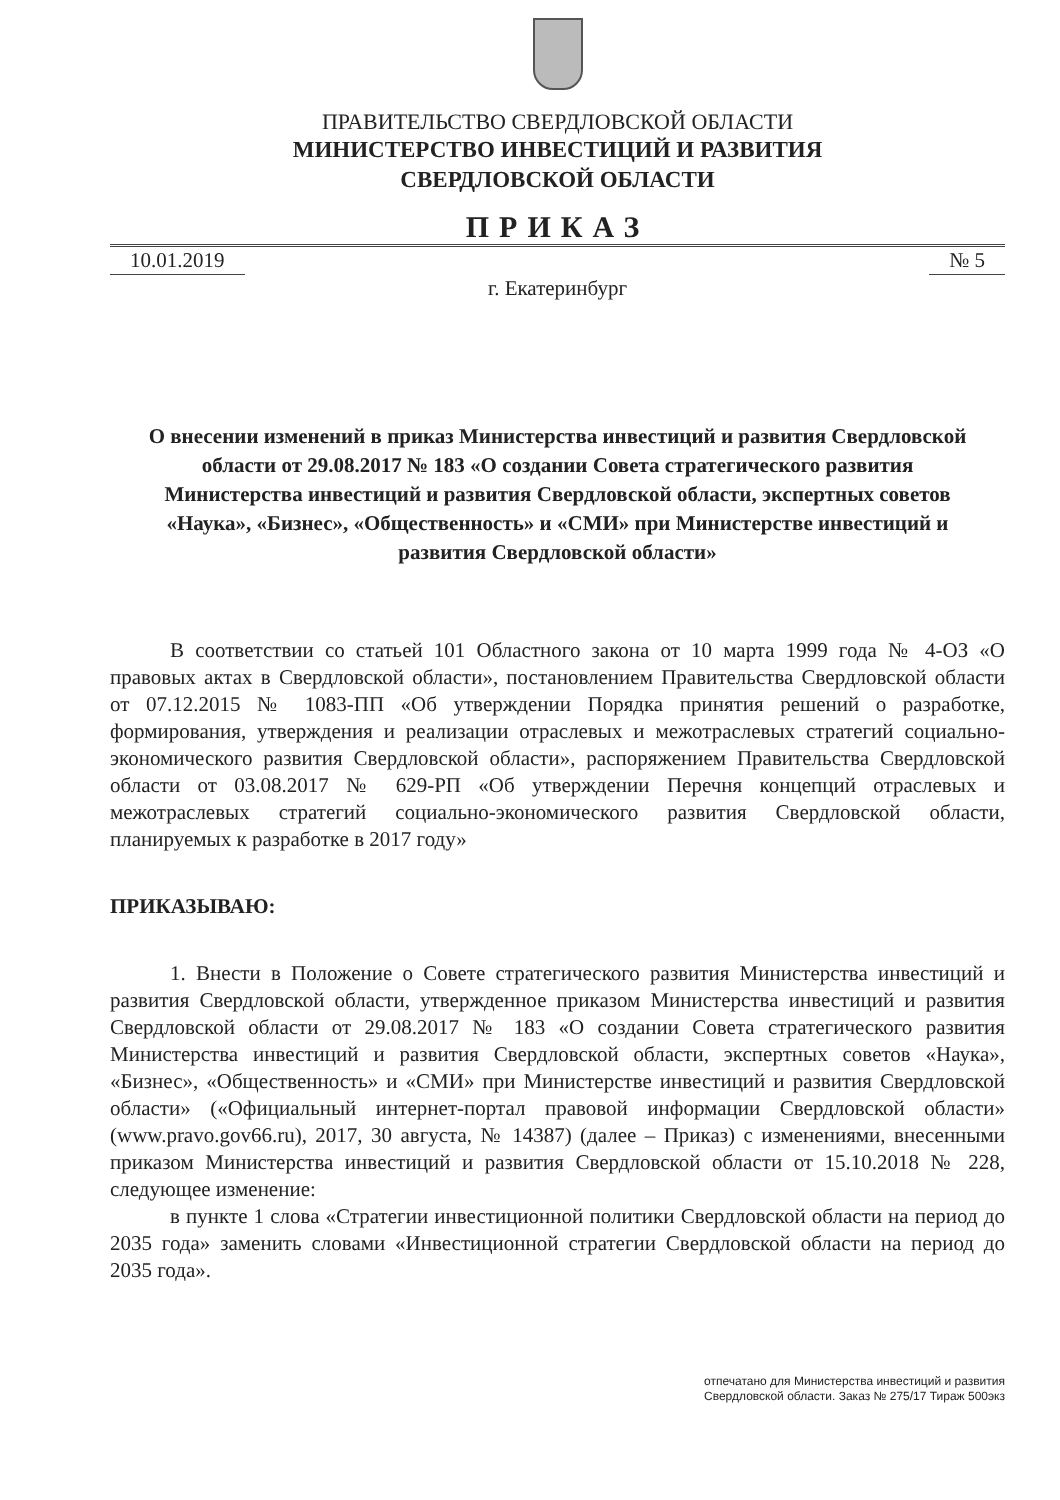ПРАВИТЕЛЬСТВО СВЕРДЛОВСКОЙ ОБЛАСТИ
МИНИСТЕРСТВО ИНВЕСТИЦИЙ И РАЗВИТИЯ
СВЕРДЛОВСКОЙ ОБЛАСТИ
ПРИКАЗ
10.01.2019 № 5
г. Екатеринбург
О внесении изменений в приказ Министерства инвестиций и развития Свердловской области от 29.08.2017 № 183 «О создании Совета стратегического развития Министерства инвестиций и развития Свердловской области, экспертных советов «Наука», «Бизнес», «Общественность» и «СМИ» при Министерстве инвестиций и развития Свердловской области»
В соответствии со статьей 101 Областного закона от 10 марта 1999 года № 4-ОЗ «О правовых актах в Свердловской области», постановлением Правительства Свердловской области от 07.12.2015 № 1083-ПП «Об утверждении Порядка принятия решений о разработке, формирования, утверждения и реализации отраслевых и межотраслевых стратегий социально-экономического развития Свердловской области», распоряжением Правительства Свердловской области от 03.08.2017 № 629-РП «Об утверждении Перечня концепций отраслевых и межотраслевых стратегий социально-экономического развития Свердловской области, планируемых к разработке в 2017 году»
ПРИКАЗЫВАЮ:
1. Внести в Положение о Совете стратегического развития Министерства инвестиций и развития Свердловской области, утвержденное приказом Министерства инвестиций и развития Свердловской области от 29.08.2017 № 183 «О создании Совета стратегического развития Министерства инвестиций и развития Свердловской области, экспертных советов «Наука», «Бизнес», «Общественность» и «СМИ» при Министерстве инвестиций и развития Свердловской области» («Официальный интернет-портал правовой информации Свердловской области» (www.pravo.gov66.ru), 2017, 30 августа, № 14387) (далее – Приказ) с изменениями, внесенными приказом Министерства инвестиций и развития Свердловской области от 15.10.2018 № 228, следующее изменение:
в пункте 1 слова «Стратегии инвестиционной политики Свердловской области на период до 2035 года» заменить словами «Инвестиционной стратегии Свердловской области на период до 2035 года».
отпечатано для Министерства инвестиций и развития
Свердловской области. Заказ № 275/17 Тираж 500экз